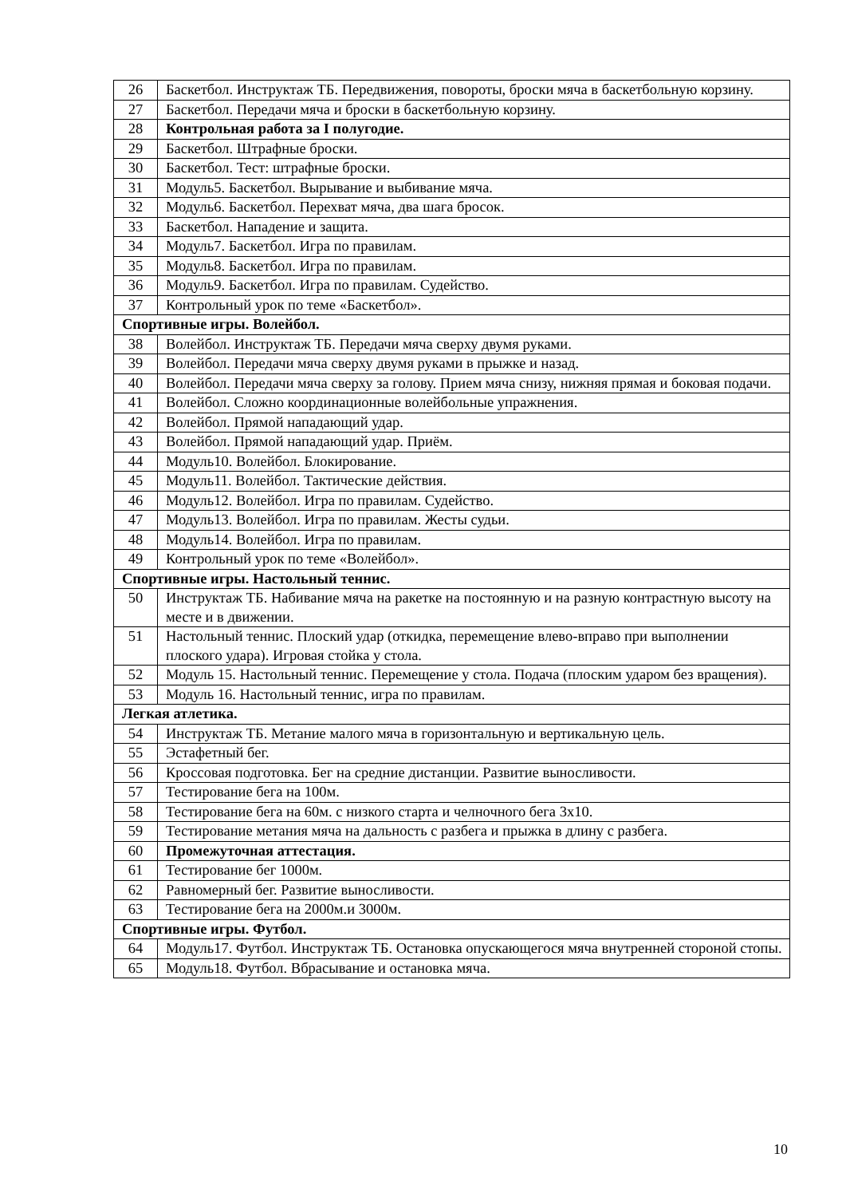| 26 | Баскетбол. Инструктаж ТБ. Передвижения, повороты, броски мяча в баскетбольную корзину. |
| 27 | Баскетбол. Передачи мяча и броски в баскетбольную корзину. |
| 28 | Контрольная работа за I полугодие. |
| 29 | Баскетбол. Штрафные броски. |
| 30 | Баскетбол. Тест: штрафные броски. |
| 31 | Модуль5. Баскетбол. Вырывание и выбивание мяча. |
| 32 | Модуль6. Баскетбол. Перехват мяча, два шага бросок. |
| 33 | Баскетбол. Нападение и защита. |
| 34 | Модуль7. Баскетбол. Игра по правилам. |
| 35 | Модуль8. Баскетбол. Игра по правилам. |
| 36 | Модуль9. Баскетбол. Игра по правилам. Судейство. |
| 37 | Контрольный урок по теме «Баскетбол». |
| Спортивные игры. Волейбол. | |
| 38 | Волейбол. Инструктаж ТБ. Передачи мяча сверху двумя руками. |
| 39 | Волейбол. Передачи мяча сверху двумя руками в прыжке и назад. |
| 40 | Волейбол. Передачи мяча сверху за голову. Прием мяча снизу, нижняя прямая и боковая подачи. |
| 41 | Волейбол. Сложно координационные волейбольные упражнения. |
| 42 | Волейбол. Прямой нападающий удар. |
| 43 | Волейбол. Прямой нападающий удар. Приём. |
| 44 | Модуль10. Волейбол. Блокирование. |
| 45 | Модуль11. Волейбол. Тактические действия. |
| 46 | Модуль12. Волейбол. Игра по правилам. Судейство. |
| 47 | Модуль13. Волейбол. Игра по правилам. Жесты судьи. |
| 48 | Модуль14. Волейбол. Игра по правилам. |
| 49 | Контрольный урок по теме «Волейбол». |
| Спортивные игры. Настольный теннис. | |
| 50 | Инструктаж ТБ. Набивание мяча на ракетке на постоянную и на разную контрастную высоту на месте и в движении. |
| 51 | Настольный теннис. Плоский удар (откидка, перемещение влево-вправо при выполнении плоского удара). Игровая стойка у стола. |
| 52 | Модуль 15. Настольный теннис. Перемещение у стола. Подача (плоским ударом без вращения). |
| 53 | Модуль 16. Настольный теннис, игра по правилам. |
| Легкая атлетика. | |
| 54 | Инструктаж ТБ. Метание малого мяча в горизонтальную и вертикальную цель. |
| 55 | Эстафетный бег. |
| 56 | Кроссовая подготовка. Бег на средние дистанции. Развитие выносливости. |
| 57 | Тестирование бега на 100м. |
| 58 | Тестирование бега на 60м. с низкого старта и челночного бега 3х10. |
| 59 | Тестирование метания мяча на дальность с разбега и прыжка в длину с разбега. |
| 60 | Промежуточная аттестация. |
| 61 | Тестирование бег 1000м. |
| 62 | Равномерный бег. Развитие выносливости. |
| 63 | Тестирование бега на 2000м.и 3000м. |
| Спортивные игры. Футбол. | |
| 64 | Модуль17. Футбол. Инструктаж ТБ. Остановка опускающегося мяча внутренней стороной стопы. |
| 65 | Модуль18. Футбол. Вбрасывание и остановка мяча. |
10